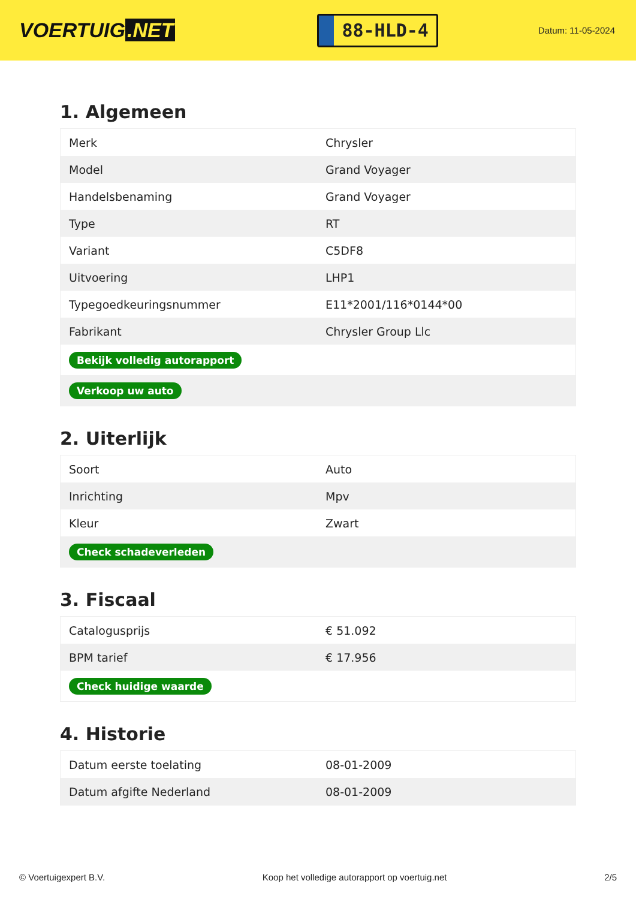VOERTUIG.NET
88-HLD-4
Datum: 11-05-2024
1. Algemeen
| Merk | Chrysler |
| Model | Grand Voyager |
| Handelsbenaming | Grand Voyager |
| Type | RT |
| Variant | C5DF8 |
| Uitvoering | LHP1 |
| Typegoedkeuringsnummer | E11*2001/116*0144*00 |
| Fabrikant | Chrysler Group Llc |
| Bekijk volledig autorapport | |
| Verkoop uw auto | |
2. Uiterlijk
| Soort | Auto |
| Inrichting | Mpv |
| Kleur | Zwart |
| Check schadeverleden | |
3. Fiscaal
| Catalogusprijs | € 51.092 |
| BPM tarief | € 17.956 |
| Check huidige waarde | |
4. Historie
| Datum eerste toelating | 08-01-2009 |
| Datum afgifte Nederland | 08-01-2009 |
© Voertuigexpert B.V. Koop het volledige autorapport op voertuig.net 2/5